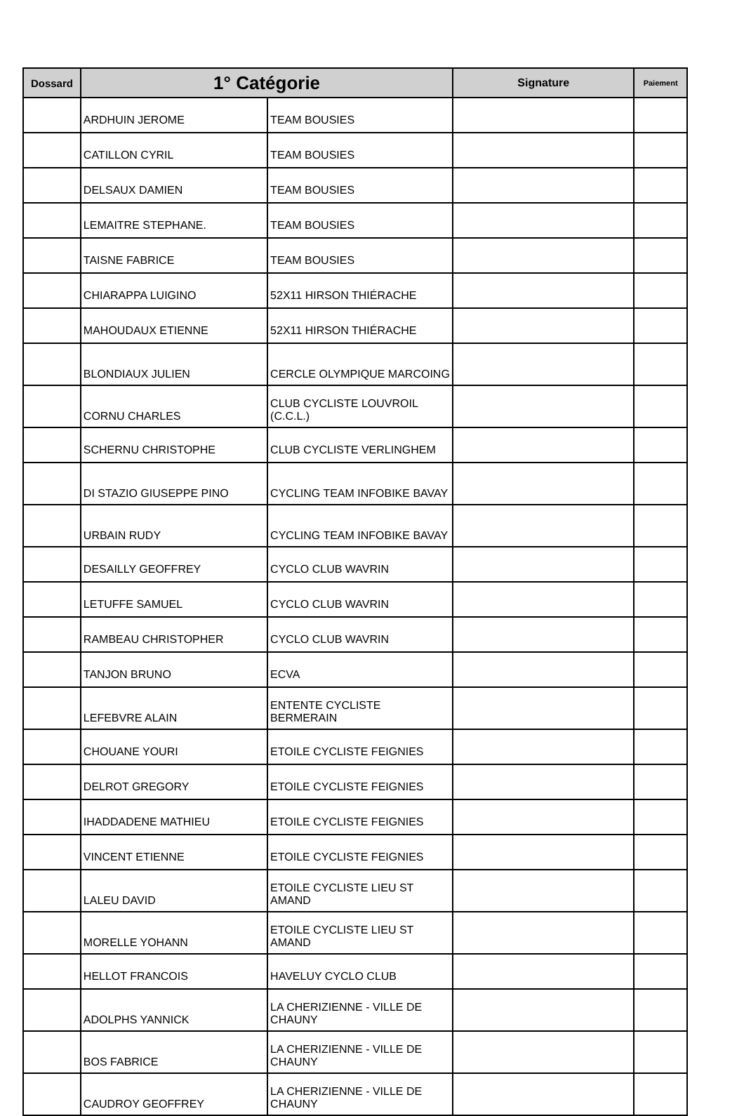| Dossard | 1° Catégorie | | Signature | Paiement |
| --- | --- | --- | --- | --- |
| | ARDHUIN JEROME | TEAM BOUSIES | | |
| | CATILLON CYRIL | TEAM BOUSIES | | |
| | DELSAUX DAMIEN | TEAM BOUSIES | | |
| | LEMAITRE STEPHANE. | TEAM BOUSIES | | |
| | TAISNE FABRICE | TEAM BOUSIES | | |
| | CHIARAPPA LUIGINO | 52X11 HIRSON THIÉRACHE | | |
| | MAHOUDAUX ETIENNE | 52X11 HIRSON THIÉRACHE | | |
| | BLONDIAUX JULIEN | CERCLE OLYMPIQUE MARCOING | | |
| | CORNU CHARLES | CLUB CYCLISTE LOUVROIL (C.C.L.) | | |
| | SCHERNU CHRISTOPHE | CLUB CYCLISTE VERLINGHEM | | |
| | DI STAZIO GIUSEPPE PINO | CYCLING TEAM INFOBIKE BAVAY | | |
| | URBAIN RUDY | CYCLING TEAM INFOBIKE BAVAY | | |
| | DESAILLY GEOFFREY | CYCLO CLUB WAVRIN | | |
| | LETUFFE SAMUEL | CYCLO CLUB WAVRIN | | |
| | RAMBEAU CHRISTOPHER | CYCLO CLUB WAVRIN | | |
| | TANJON BRUNO | ECVA | | |
| | LEFEBVRE ALAIN | ENTENTE CYCLISTE BERMERAIN | | |
| | CHOUANE YOURI | ETOILE CYCLISTE FEIGNIES | | |
| | DELROT GREGORY | ETOILE CYCLISTE FEIGNIES | | |
| | IHADDADENE MATHIEU | ETOILE CYCLISTE FEIGNIES | | |
| | VINCENT ETIENNE | ETOILE CYCLISTE FEIGNIES | | |
| | LALEU DAVID | ETOILE CYCLISTE LIEU ST AMAND | | |
| | MORELLE YOHANN | ETOILE CYCLISTE LIEU ST AMAND | | |
| | HELLOT FRANCOIS | HAVELUY CYCLO CLUB | | |
| | ADOLPHS YANNICK | LA CHERIZIENNE - VILLE DE CHAUNY | | |
| | BOS FABRICE | LA CHERIZIENNE - VILLE DE CHAUNY | | |
| | CAUDROY GEOFFREY | LA CHERIZIENNE - VILLE DE CHAUNY | | |